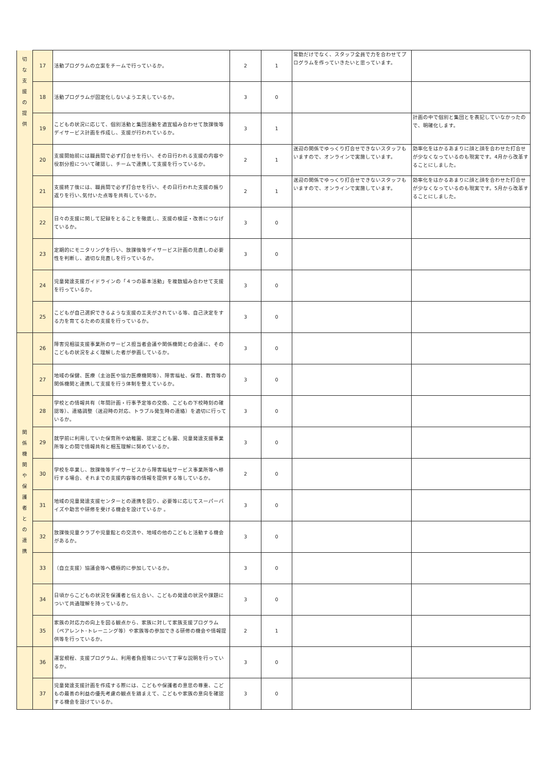| 切 な 支 援 の 提 供 | 17 | 活動プログラムの立案をチームで行っているか。 | 2 | 1 | 常勤だけでなく、スタッフ全員で力を合わせてプログラムを作っていきたいと思っています。 | |
| | 18 | 活動プログラムが固定化しないよう工夫しているか。 | 3 | 0 | | |
| | 19 | こどもの状況に応じて、個別活動と集団活動を適宜組み合わせて放課後等デイサービス計画を作成し、支援が行われているか。 | 3 | 1 | | 計画の中で個別と集団とを表記していなかったので、明確化します。 |
| | 20 | 支援開始前には職員間で必ず打合せを行い、その日行われる支援の内容や役割分担について確認し、チームで連携して支援を行っているか。 | 2 | 1 | 送迎の関係でゆっくり打合せできないスタッフもいますので、オンラインで実施しています。 | 効率化をはかるあまりに顔と顔を合わせた打合せが少なくなっているのも現実です。4月から改革することにしました。 |
| | 21 | 支援終了後には、職員間で必ず打合せを行い、その日行われた支援の振り返りを行い､気付いた点等を共有しているか。 | 2 | 1 | 送迎の関係でゆっくり打合せできないスタッフもいますので、オンラインで実施しています。 | 効率化をはかるあまりに顔と顔を合わせた打合せが少なくなっているのも現実です。5月から改革することにしました。 |
| | 22 | 日々の支援に関して記録をとることを徹底し、支援の検証・改善につなげているか。 | 3 | 0 | | |
| | 23 | 定期的にモニタリングを行い、放課後等デイサービス計画の見直しの必要性を判断し、適切な見直しを行っているか。 | 3 | 0 | | |
| | 24 | 児童発達支援ガイドラインの「４つの基本活動」を複数組み合わせて支援を行っているか。 | 3 | 0 | | |
| | 25 | こどもが自己選択できるような支援の工夫がされている等、自己決定をする力を育てるための支援を行っているか。 | 3 | 0 | | |
| 関 係 機 関 や 保 護 者 と の 連 携 | 26 | 障害児相談支援事業所のサービス担当者会議や関係機関との会議に、そのこどもの状況をよく理解した者が参画しているか。 | 3 | 0 | | |
| | 27 | 地域の保健、医療（主治医や協力医療機関等）、障害福祉、保育、教育等の関係機関と連携して支援を行う体制を整えているか。 | 3 | 0 | | |
| | 28 | 学校との情報共有（年間計画・行事予定等の交換、こどもの下校時刻の確認等）、連絡調整（送迎時の対応、トラブル発生時の連絡）を適切に行っているか。 | 3 | 0 | | |
| | 29 | 就学前に利用していた保育所や幼稚園、認定こども園、児童発達支援事業所等との間で情報共有と相互理解に努めているか。 | 3 | 0 | | |
| | 30 | 学校を卒業し、放課後等デイサービスから障害福祉サービス事業所等へ移行する場合、それまでの支援内容等の情報を提供する等しているか。 | 2 | 0 | | |
| | 31 | 地域の児童発達支援センターとの連携を図り、必要等に応じてスーパーバイズや助言や研修を受ける機会を設けているか 。 | 3 | 0 | | |
| | 32 | 放課後児童クラブや児童館との交流や、地域の他のこどもと活動する機会があるか。 | 3 | 0 | | |
| | 33 | （自立支援）協議会等へ積極的に参加しているか。 | 3 | 0 | | |
| | 34 | 日頃からこどもの状況を保護者と伝え合い、こどもの発達の状況や課題について共通理解を持っているか。 | 3 | 0 | | |
| | 35 | 家族の対応力の向上を図る観点から、家族に対して家族支援プログラム（ペアレント･トレーニング等）や家族等の参加できる研修の機会や情報提供等を行っているか。 | 2 | 1 | | |
| | 36 | 運営規程、支援プログラム、利用者負担等について丁寧な説明を行っているか。 | 3 | 0 | | |
| | 37 | 児童発達支援計画を作成する際には、こどもや保護者の意思の尊重、こどもの最善の利益の優先考慮の観点を踏まえて、こどもや家族の意向を確認する機会を設けているか。 | 3 | 0 | | |